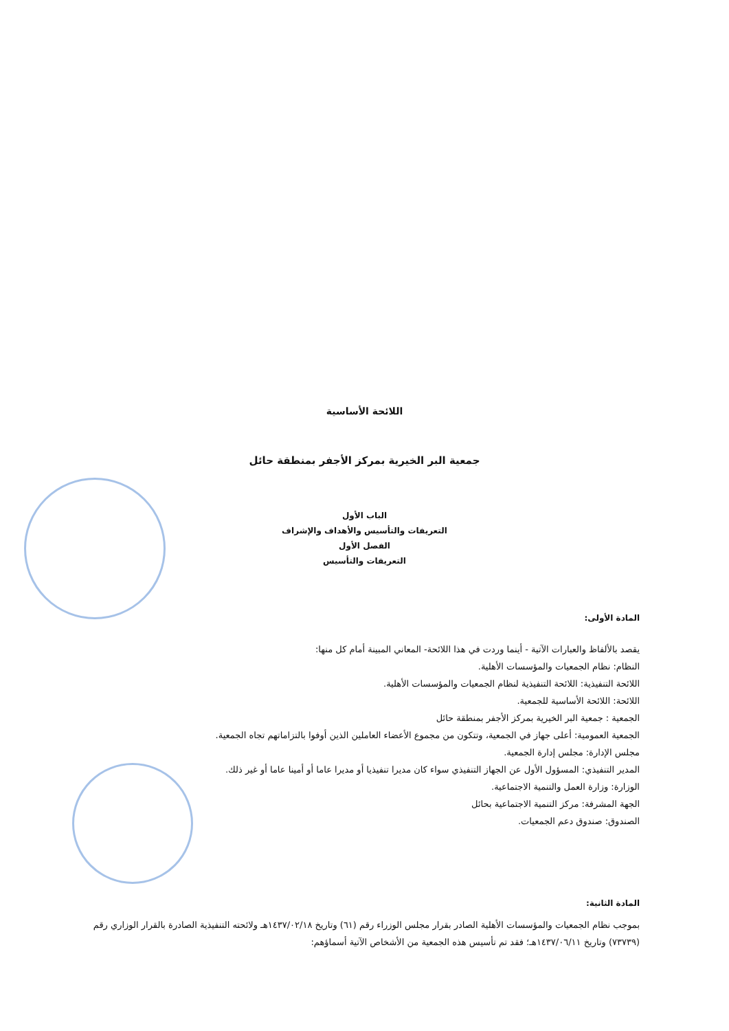اللائحة الأساسية
جمعية البر الخيرية بمركز الأجفر بمنطقة حائل
الباب الأول
التعريفات والتأسيس والأهداف والإشراف
الفصل الأول
التعريفات والتأسيس
المادة الأولى:
يقصد بالألفاظ والعبارات الآتية - أينما وردت في هذا اللائحة- المعاني المبينة أمام كل منها:
النظام: نظام الجمعيات والمؤسسات الأهلية.
اللائحة التنفيذية: اللائحة التنفيذية لنظام الجمعيات والمؤسسات الأهلية.
اللائحة: اللائحة الأساسية للجمعية.
الجمعية : جمعية البر الخيرية بمركز الأجفر بمنطقة حائل
الجمعية العمومية: أعلى جهاز في الجمعية، وتتكون من مجموع الأعضاء العاملين الذين أوفوا بالتزاماتهم تجاه الجمعية.
مجلس الإدارة: مجلس إدارة الجمعية.
المدير التنفيذي: المسؤول الأول عن الجهاز التنفيذي سواء كان مديرا تنفيذيا أو مديرا عاما أو أمينا عاما أو غير ذلك.
الوزارة: وزارة العمل والتنمية الاجتماعية.
الجهة المشرفة: مركز التنمية الاجتماعية بحائل
الصندوق: صندوق دعم الجمعيات.
المادة الثانية:
بموجب نظام الجمعيات والمؤسسات الأهلية الصادر بقرار مجلس الوزراء رقم (٦١) وتاريخ ١٤٣٧/٠٢/١٨هـ ولائحته التنفيذية الصادرة بالقرار الوزاري رقم (٧٣٧٣٩) وتاريخ ١٤٣٧/٠٦/١١هـ؛ فقد تم تأسيس هذه الجمعية من الأشخاص الآتية أسماؤهم: